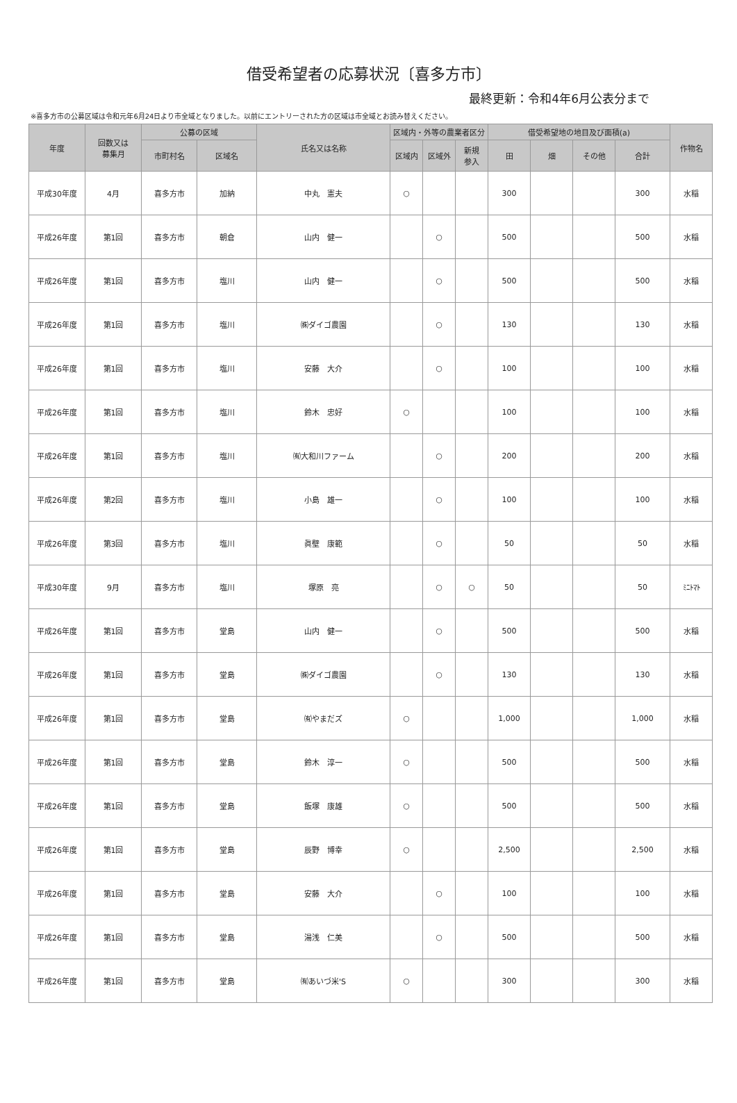借受希望者の応募状況〔喜多方市〕
最終更新：令和4年6月公表分まで
※喜多方市の公募区域は令和元年6月24日より市全域となりました。以前にエントリーされた方の区域は市全域とお読み替えください。
| 年度 | 回数又は 募集月 | 公募の区域 | | 氏名又は名称 | 区域内・外等の農業者区分 | | | 借受希望地の地目及び面積(a) | | | | 作物名 |
| --- | --- | --- | --- | --- | --- | --- | --- | --- | --- | --- | --- | --- |
| | | 市町村名 | 区域名 | | 区域内 | 区域外 | 新規 参入 | 田 | 畑 | その他 | 合計 | |
| 平成30年度 | 4月 | 喜多方市 | 加納 | 中丸 憲夫 | ○ | | | 300 | | | 300 | 水稲 |
| 平成26年度 | 第1回 | 喜多方市 | 朝倉 | 山内 健一 | | ○ | | 500 | | | 500 | 水稲 |
| 平成26年度 | 第1回 | 喜多方市 | 塩川 | 山内 健一 | | ○ | | 500 | | | 500 | 水稲 |
| 平成26年度 | 第1回 | 喜多方市 | 塩川 | ㈱ダイゴ農園 | | ○ | | 130 | | | 130 | 水稲 |
| 平成26年度 | 第1回 | 喜多方市 | 塩川 | 安藤 大介 | | ○ | | 100 | | | 100 | 水稲 |
| 平成26年度 | 第1回 | 喜多方市 | 塩川 | 鈴木 忠好 | ○ | | | 100 | | | 100 | 水稲 |
| 平成26年度 | 第1回 | 喜多方市 | 塩川 | ㈲大和川ファーム | | ○ | | 200 | | | 200 | 水稲 |
| 平成26年度 | 第2回 | 喜多方市 | 塩川 | 小島 雄一 | | ○ | | 100 | | | 100 | 水稲 |
| 平成26年度 | 第3回 | 喜多方市 | 塩川 | 眞壁 康範 | | ○ | | 50 | | | 50 | 水稲 |
| 平成30年度 | 9月 | 喜多方市 | 塩川 | 塚原 亮 | | ○ | ○ | 50 | | | 50 | ﾐﾆﾄﾏﾄ |
| 平成26年度 | 第1回 | 喜多方市 | 堂島 | 山内 健一 | | ○ | | 500 | | | 500 | 水稲 |
| 平成26年度 | 第1回 | 喜多方市 | 堂島 | ㈱ダイゴ農園 | | ○ | | 130 | | | 130 | 水稲 |
| 平成26年度 | 第1回 | 喜多方市 | 堂島 | ㈲やまだズ | ○ | | | 1,000 | | | 1,000 | 水稲 |
| 平成26年度 | 第1回 | 喜多方市 | 堂島 | 鈴木 淳一 | ○ | | | 500 | | | 500 | 水稲 |
| 平成26年度 | 第1回 | 喜多方市 | 堂島 | 飯塚 康雄 | ○ | | | 500 | | | 500 | 水稲 |
| 平成26年度 | 第1回 | 喜多方市 | 堂島 | 辰野 博幸 | ○ | | | 2,500 | | | 2,500 | 水稲 |
| 平成26年度 | 第1回 | 喜多方市 | 堂島 | 安藤 大介 | | ○ | | 100 | | | 100 | 水稲 |
| 平成26年度 | 第1回 | 喜多方市 | 堂島 | 湯浅 仁美 | | ○ | | 500 | | | 500 | 水稲 |
| 平成26年度 | 第1回 | 喜多方市 | 堂島 | ㈲あいづ米'S | ○ | | | 300 | | | 300 | 水稲 |